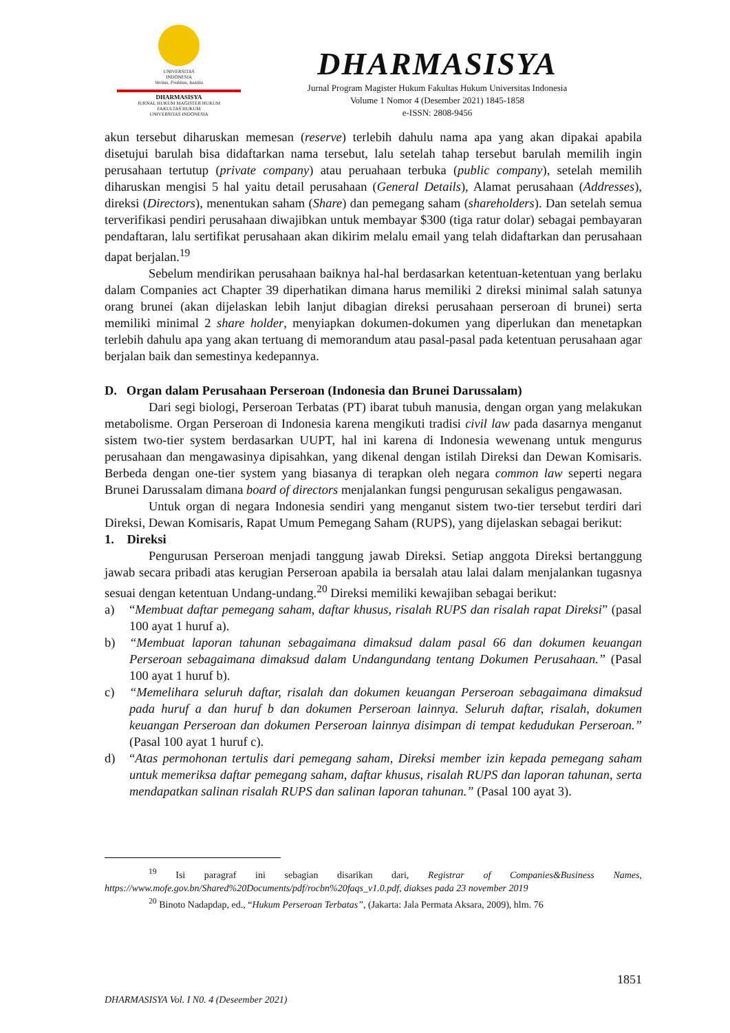UNIVERSITAS
INDONESIA
Veritas, Probitas, Iustitia
DHARMASISYA
JURNAL HUKUM MAGISTER HUKUM
FAKULTAS HUKUM
UNIVERSITAS INDONESIA
DHARMASISYA
Jurnal Program Magister Hukum Fakultas Hukum Universitas Indonesia
Volume 1 Nomor 4 (Desember 2021) 1845-1858
e-ISSN: 2808-9456
akun tersebut diharuskan memesan (reserve) terlebih dahulu nama apa yang akan dipakai apabila disetujui barulah bisa didaftarkan nama tersebut, lalu setelah tahap tersebut barulah memilih ingin perusahaan tertutup (private company) atau peruahaan terbuka (public company), setelah memilih diharuskan mengisi 5 hal yaitu detail perusahaan (General Details), Alamat perusahaan (Addresses), direksi (Directors), menentukan saham (Share) dan pemegang saham (shareholders). Dan setelah semua terverifikasi pendiri perusahaan diwajibkan untuk membayar $300 (tiga ratur dolar) sebagai pembayaran pendaftaran, lalu sertifikat perusahaan akan dikirim melalu email yang telah didaftarkan dan perusahaan dapat berjalan.<sup>19</sup>
Sebelum mendirikan perusahaan baiknya hal-hal berdasarkan ketentuan-ketentuan yang berlaku dalam Companies act Chapter 39 diperhatikan dimana harus memiliki 2 direksi minimal salah satunya orang brunei (akan dijelaskan lebih lanjut dibagian direksi perusahaan perseroan di brunei) serta memiliki minimal 2 share holder, menyiapkan dokumen-dokumen yang diperlukan dan menetapkan terlebih dahulu apa yang akan tertuang di memorandum atau pasal-pasal pada ketentuan perusahaan agar berjalan baik dan semestinya kedepannya.
D. Organ dalam Perusahaan Perseroan (Indonesia dan Brunei Darussalam)
Dari segi biologi, Perseroan Terbatas (PT) ibarat tubuh manusia, dengan organ yang melakukan metabolisme. Organ Perseroan di Indonesia karena mengikuti tradisi civil law pada dasarnya menganut sistem two-tier system berdasarkan UUPT, hal ini karena di Indonesia wewenang untuk mengurus perusahaan dan mengawasinya dipisahkan, yang dikenal dengan istilah Direksi dan Dewan Komisaris. Berbeda dengan one-tier system yang biasanya di terapkan oleh negara common law seperti negara Brunei Darussalam dimana board of directors menjalankan fungsi pengurusan sekaligus pengawasan.
Untuk organ di negara Indonesia sendiri yang menganut sistem two-tier tersebut terdiri dari Direksi, Dewan Komisaris, Rapat Umum Pemegang Saham (RUPS), yang dijelaskan sebagai berikut:
1. Direksi
Pengurusan Perseroan menjadi tanggung jawab Direksi. Setiap anggota Direksi bertanggung jawab secara pribadi atas kerugian Perseroan apabila ia bersalah atau lalai dalam menjalankan tugasnya sesuai dengan ketentuan Undang-undang.<sup>20</sup> Direksi memiliki kewajiban sebagai berikut:
a) “Membuat daftar pemegang saham, daftar khusus, risalah RUPS dan risalah rapat Direksi” (pasal 100 ayat 1 huruf a).
b) “Membuat laporan tahunan sebagaimana dimaksud dalam pasal 66 dan dokumen keuangan Perseroan sebagaimana dimaksud dalam Undangundang tentang Dokumen Perusahaan.” (Pasal 100 ayat 1 huruf b).
c) “Memelihara seluruh daftar, risalah dan dokumen keuangan Perseroan sebagaimana dimaksud pada huruf a dan huruf b dan dokumen Perseroan lainnya. Seluruh daftar, risalah, dokumen keuangan Perseroan dan dokumen Perseroan lainnya disimpan di tempat kedudukan Perseroan.” (Pasal 100 ayat 1 huruf c).
d) “Atas permohonan tertulis dari pemegang saham, Direksi member izin kepada pemegang saham untuk memeriksa daftar pemegang saham, daftar khusus, risalah RUPS dan laporan tahunan, serta mendapatkan salinan risalah RUPS dan salinan laporan tahunan.” (Pasal 100 ayat 3).
<sup>19</sup> Isi paragraf ini sebagian disarikan dari, Registrar of Companies&Business Names, https://www.mofe.gov.bn/Shared%20Documents/pdf/rocbn%20faqs_v1.0.pdf, diakses pada 23 november 2019
<sup>20</sup> Binoto Nadapdap, ed., “Hukum Perseroan Terbatas”, (Jakarta: Jala Permata Aksara, 2009), hlm. 76
1851
DHARMASISYA Vol. I N0. 4 (Deseember 2021)